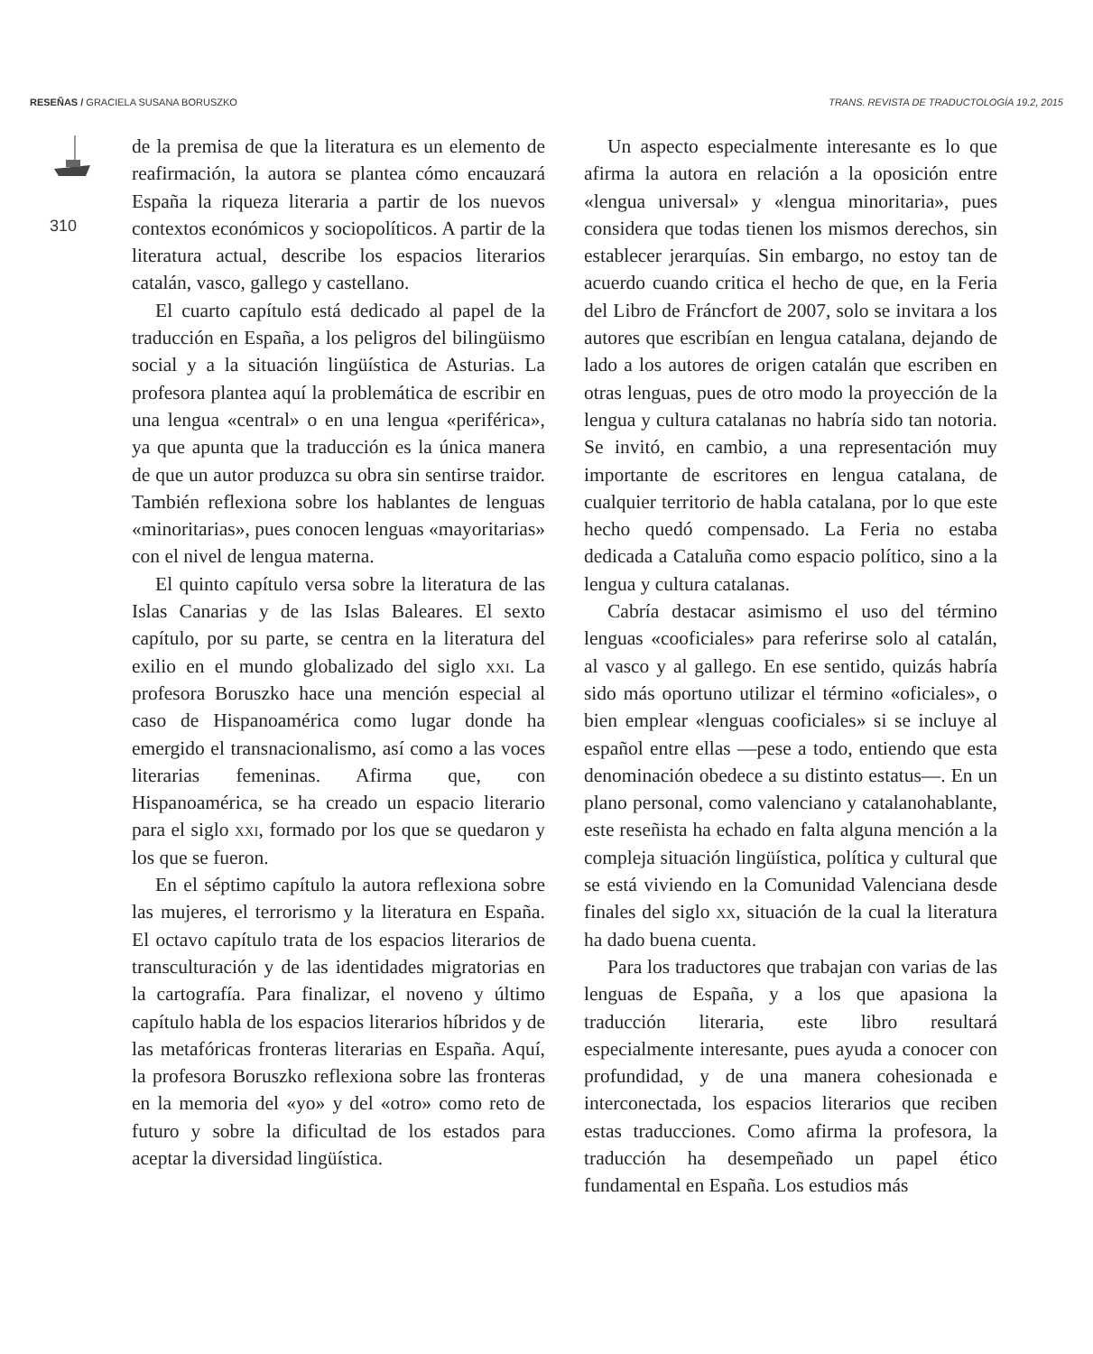RESEÑAS / GRACIELA SUSANA BORUSZKO
TRANS. REVISTA DE TRADUCTOLOGÍA 19.2, 2015
310
de la premisa de que la literatura es un elemento de reafirmación, la autora se plantea cómo encauzará España la riqueza literaria a partir de los nuevos contextos económicos y sociopolíticos. A partir de la literatura actual, describe los espacios literarios catalán, vasco, gallego y castellano.
El cuarto capítulo está dedicado al papel de la traducción en España, a los peligros del bilingüismo social y a la situación lingüística de Asturias. La profesora plantea aquí la problemática de escribir en una lengua «central» o en una lengua «periférica», ya que apunta que la traducción es la única manera de que un autor produzca su obra sin sentirse traidor. También reflexiona sobre los hablantes de lenguas «minoritarias», pues conocen lenguas «mayoritarias» con el nivel de lengua materna.
El quinto capítulo versa sobre la literatura de las Islas Canarias y de las Islas Baleares. El sexto capítulo, por su parte, se centra en la literatura del exilio en el mundo globalizado del siglo xxi. La profesora Boruszko hace una mención especial al caso de Hispanoamérica como lugar donde ha emergido el transnacionalismo, así como a las voces literarias femeninas. Afirma que, con Hispanoamérica, se ha creado un espacio literario para el siglo xxi, formado por los que se quedaron y los que se fueron.
En el séptimo capítulo la autora reflexiona sobre las mujeres, el terrorismo y la literatura en España. El octavo capítulo trata de los espacios literarios de transculturación y de las identidades migratorias en la cartografía. Para finalizar, el noveno y último capítulo habla de los espacios literarios híbridos y de las metafóricas fronteras literarias en España. Aquí, la profesora Boruszko reflexiona sobre las fronteras en la memoria del «yo» y del «otro» como reto de futuro y sobre la dificultad de los estados para aceptar la diversidad lingüística.
Un aspecto especialmente interesante es lo que afirma la autora en relación a la oposición entre «lengua universal» y «lengua minoritaria», pues considera que todas tienen los mismos derechos, sin establecer jerarquías. Sin embargo, no estoy tan de acuerdo cuando critica el hecho de que, en la Feria del Libro de Fráncfort de 2007, solo se invitara a los autores que escribían en lengua catalana, dejando de lado a los autores de origen catalán que escriben en otras lenguas, pues de otro modo la proyección de la lengua y cultura catalanas no habría sido tan notoria. Se invitó, en cambio, a una representación muy importante de escritores en lengua catalana, de cualquier territorio de habla catalana, por lo que este hecho quedó compensado. La Feria no estaba dedicada a Cataluña como espacio político, sino a la lengua y cultura catalanas.
Cabría destacar asimismo el uso del término lenguas «cooficiales» para referirse solo al catalán, al vasco y al gallego. En ese sentido, quizás habría sido más oportuno utilizar el término «oficiales», o bien emplear «lenguas cooficiales» si se incluye al español entre ellas —pese a todo, entiendo que esta denominación obedece a su distinto estatus—. En un plano personal, como valenciano y catalanohablante, este reseñista ha echado en falta alguna mención a la compleja situación lingüística, política y cultural que se está viviendo en la Comunidad Valenciana desde finales del siglo xx, situación de la cual la literatura ha dado buena cuenta.
Para los traductores que trabajan con varias de las lenguas de España, y a los que apasiona la traducción literaria, este libro resultará especialmente interesante, pues ayuda a conocer con profundidad, y de una manera cohesionada e interconectada, los espacios literarios que reciben estas traducciones. Como afirma la profesora, la traducción ha desempeñado un papel ético fundamental en España. Los estudios más